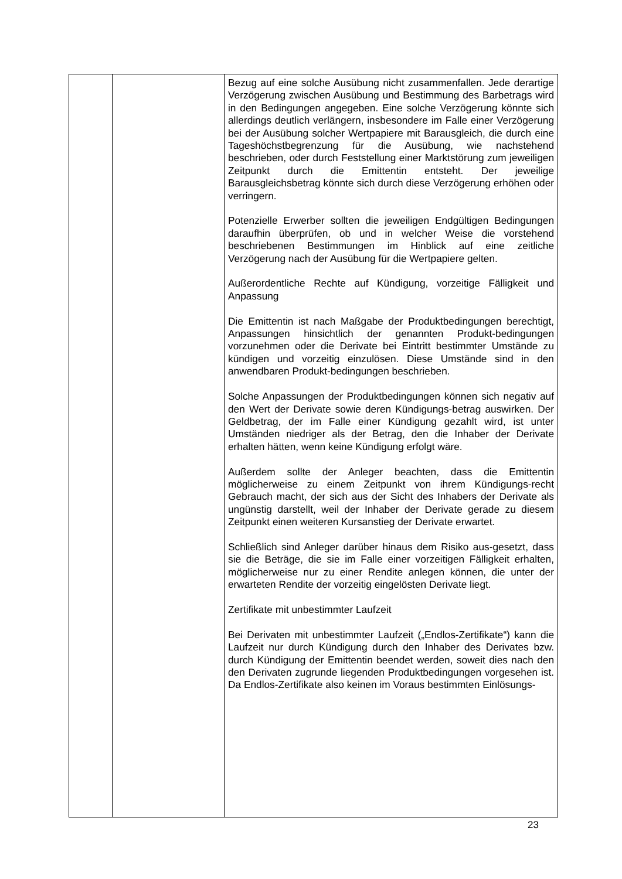| | | Bezug auf eine solche Ausübung nicht zusammenfallen. Jede derartige Verzögerung zwischen Ausübung und Bestimmung des Barbetrags wird in den Bedingungen angegeben. Eine solche Verzögerung könnte sich allerdings deutlich verlängern, insbesondere im Falle einer Verzögerung bei der Ausübung solcher Wertpapiere mit Barausgleich, die durch eine Tageshöchstbegrenzung für die Ausübung, wie nachstehend beschrieben, oder durch Feststellung einer Marktstörung zum jeweiligen Zeitpunkt durch die Emittentin entsteht. Der jeweilige Barausgleichsbetrag könnte sich durch diese Verzögerung erhöhen oder verringern. Potenzielle Erwerber sollten die jeweiligen Endgültigen Bedingungen daraufhin überprüfen, ob und in welcher Weise die vorstehend beschriebenen Bestimmungen im Hinblick auf eine zeitliche Verzögerung nach der Ausübung für die Wertpapiere gelten. Außerordentliche Rechte auf Kündigung, vorzeitige Fälligkeit und Anpassung Die Emittentin ist nach Maßgabe der Produktbedingungen berechtigt, Anpassungen hinsichtlich der genannten Produkt-bedingungen vorzunehmen oder die Derivate bei Eintritt bestimmter Umstände zu kündigen und vorzeitig einzulösen. Diese Umstände sind in den anwendbaren Produkt-bedingungen beschrieben. Solche Anpassungen der Produktbedingungen können sich negativ auf den Wert der Derivate sowie deren Kündigungs-betrag auswirken. Der Geldbetrag, der im Falle einer Kündigung gezahlt wird, ist unter Umständen niedriger als der Betrag, den die Inhaber der Derivate erhalten hätten, wenn keine Kündigung erfolgt wäre. Außerdem sollte der Anleger beachten, dass die Emittentin möglicherweise zu einem Zeitpunkt von ihrem Kündigungs-recht Gebrauch macht, der sich aus der Sicht des Inhabers der Derivate als ungünstig darstellt, weil der Inhaber der Derivate gerade zu diesem Zeitpunkt einen weiteren Kursanstieg der Derivate erwartet. Schließlich sind Anleger darüber hinaus dem Risiko aus-gesetzt, dass sie die Beträge, die sie im Falle einer vorzeitigen Fälligkeit erhalten, möglicherweise nur zu einer Rendite anlegen können, die unter der erwarteten Rendite der vorzeitig eingelösten Derivate liegt. Zertifikate mit unbestimmter Laufzeit Bei Derivaten mit unbestimmter Laufzeit („Endlos-Zertifikate“) kann die Laufzeit nur durch Kündigung durch den Inhaber des Derivates bzw. durch Kündigung der Emittentin beendet werden, soweit dies nach den den Derivaten zugrunde liegenden Produktbedingungen vorgesehen ist. Da Endlos-Zertifikate also keinen im Voraus bestimmten Einlösungs- |
23